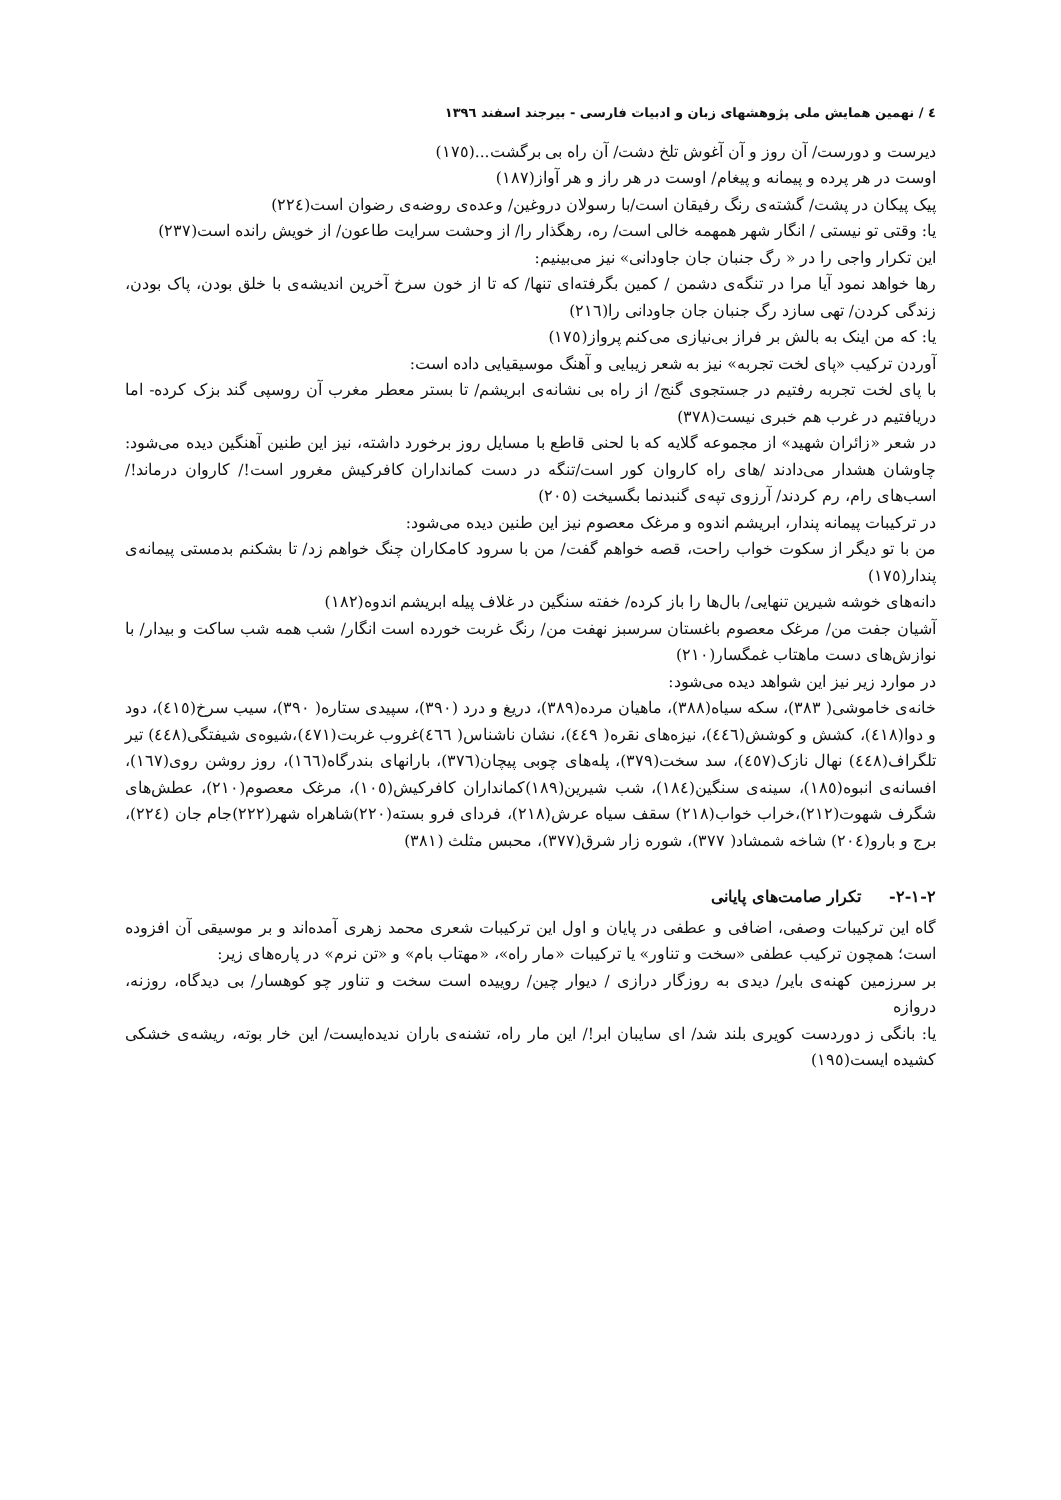٤ / نهمین همایش ملی پژوهشهای زبان و ادبیات فارسی - بیرجند اسفند ١٣٩٦
دیرست و دورست/ آن روز و آن آغوش تلخ دشت/ آن راه بی برگشت...(١٧٥)
اوست در هر پرده و پیمانه و پیغام/ اوست در هر راز و هر آواز(١٨٧)
پیک پیکان در پشت/ گشته‌ی رنگ رفیقان است/با رسولان دروغین/ وعده‌ی روضه‌ی رضوان است(٢٢٤)
یا: وقتی تو نیستی / انگار شهر همهمه خالی است/ ره، رهگذار را/ از وحشت سرایت طاعون/ از خویش رانده است(٢٣٧)
این تکرار واجی را در « رگ جنبان جان جاودانی» نیز می‌بینیم:
رها خواهد نمود آیا مرا در تنگه‌ی دشمن / کمین بگرفته‌ای تنها/ که تا از خون سرخ آخرین اندیشه‌ی با خلق بودن، پاک بودن، زندگی کردن/ تهی سازد رگ جنبان جان جاودانی را(٢١٦)
یا: که من اینک به بالش بر فراز بی‌نیازی می‌کنم پرواز(١٧٥)
آوردن ترکیب «پای لخت تجربه» نیز به شعر زیبایی و آهنگ موسیقیایی داده است:
با پای لخت تجربه رفتیم در جستجوی گنج/ از راه بی نشانه‌ی ابریشم/ تا بستر معطر مغرب آن روسپی گند بزک کرده- اما دریافتیم در غرب هم خبری نیست(٣٧٨)
در شعر «زائران شهید» از مجموعه گلایه که با لحنی قاطع با مسایل روز برخورد داشته، نیز این طنین آهنگین دیده می‌شود: چاوشان هشدار می‌دادند /های راه کاروان کور است/تنگه در دست کمانداران کافرکیش مغرور است!/ کاروان درماند!/ اسب‌های رام، رم کردند/ آرزوی تپه‌ی گنبدنما بگسیخت (٢٠٥)
در ترکیبات پیمانه پندار، ابریشم اندوه و مرغک معصوم نیز این طنین دیده می‌شود:
من با تو دیگر از سکوت خواب راحت، قصه خواهم گفت/ من با سرود کامکاران چنگ خواهم زد/ تا بشکنم بدمستی پیمانه‌ی پندار(١٧٥)
دانه‌های خوشه شیرین تنهایی/ بال‌ها را باز کرده/ خفته سنگین در غلاف پیله ابریشم اندوه(١٨٢)
آشیان جفت من/ مرغک معصوم باغستان سرسبز نهفت من/ رنگ غربت خورده است انگار/ شب همه شب ساکت و بیدار/ با نوازش‌های دست ماهتاب غمگسار(٢١٠)
در موارد زیر نیز این شواهد دیده می‌شود:
خانه‌ی خاموشی( ٣٨٣)، سکه سیاه(٣٨٨)، ماهیان مرده(٣٨٩)، دریغ و درد (٣٩٠)، سپیدی ستاره( ٣٩٠)، سیب سرخ(٤١٥)، دود و دوا(٤١٨)، کشش و کوشش(٤٤٦)، نیزه‌های نقره( ٤٤٩)، نشان ناشناس( ٤٦٦)غروب غربت(٤٧١)،شیوه‌ی شیفتگی(٤٤٨) تیر تلگراف(٤٤٨) نهال نازک(٤٥٧)، سد سخت(٣٧٩)، پله‌های چوبی پیچان(٣٧٦)، بارانهای بندرگاه(١٦٦)، روز روشن روی(١٦٧)، افسانه‌ی انبوه(١٨٥)، سینه‌ی سنگین(١٨٤)، شب شیرین(١٨٩)کمانداران کافرکیش(١٠٥)، مرغک معصوم(٢١٠)، عطش‌های شگرف شهوت(٢١٢)،خراب خواب(٢١٨) سقف سیاه عرش(٢١٨)، فردای فرو بسته(٢٢٠)شاهراه شهر(٢٢٢)جام جان (٢٢٤)، برج و بارو(٢٠٤) شاخه شمشاد( ٣٧٧)، شوره زار شرق(٣٧٧)، محبس مثلث (٣٨١)
٢-١-٢- تکرار صامت‌های پایانی
گاه این ترکیبات وصفی، اضافی و عطفی در پایان و اول این ترکیبات شعری محمد زهری آمده‌اند و بر موسیقی آن افزوده است؛ همچون ترکیب عطفی «سخت و تناور» یا ترکیبات «مار راه»، «مهتاب بام» و «تن نرم» در پاره‌های زیر:
بر سرزمین کهنه‌ی بایر/ دیدی به روزگار درازی / دیوار چین/ روییده است سخت و تناور چو کوهسار/ بی دیدگاه، روزنه، دروازه
یا: بانگی ز دوردست کویری بلند شد/ ای سایبان ابر!/ این مار راه، تشنه‌ی باران ندیده‌ایست/ این خار بوته، ریشه‌ی خشکی کشیده ایست(١٩٥)